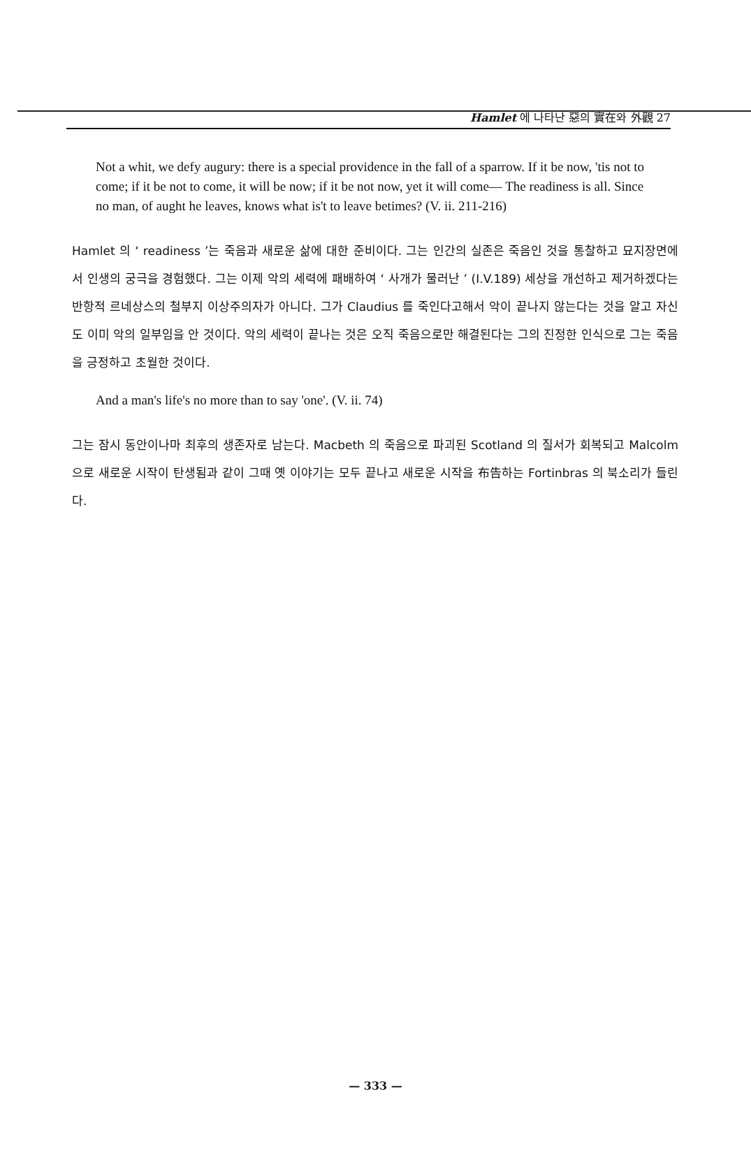Hamlet 에 나타난 惡의 實在와 外觀 27
Not a whit, we defy augury: there is a special providence in the fall of a sparrow. If it be now, 'tis not to come; if it be not to come, it will be now; if it be not now, yet it will come— The readiness is all. Since no man, of aught he leaves, knows what is't to leave betimes? (V. ii. 211-216)
Hamlet 의 ‘ readiness ’는 죽음과 새로운 삶에 대한 준비이다. 그는 인간의 실존은 죽음인 것을 통찰하고 묘지장면에서 인생의 궁극을 경험했다. 그는 이제 악의 세력에 패배하여 ‘ 사개가 물러난 ’ (I.V.189) 세상을 개선하고 제거하겠다는 반항적 르네상스의 철부지 이상주의자가 아니다. 그가 Claudius 를 죽인다고해서 악이 끝나지 않는다는 것을 알고 자신도 이미 악의 일부임을 안 것이다. 악의 세력이 끝나는 것은 오직 죽음으로만 해결된다는 그의 진정한 인식으로 그는 죽음을 긍정하고 초월한 것이다.
And a man's life's no more than to say 'one'. (V. ii. 74)
그는 잠시 동안이나마 최후의 생존자로 남는다. Macbeth 의 죽음으로 파괴된 Scotland 의 질서가 회복되고 Malcolm 으로 새로운 시작이 탄생됨과 같이 그때 옛 이야기는 모두 끝나고 새로운 시작을 布告하는 Fortinbras 의 북소리가 들린다.
— 333 —